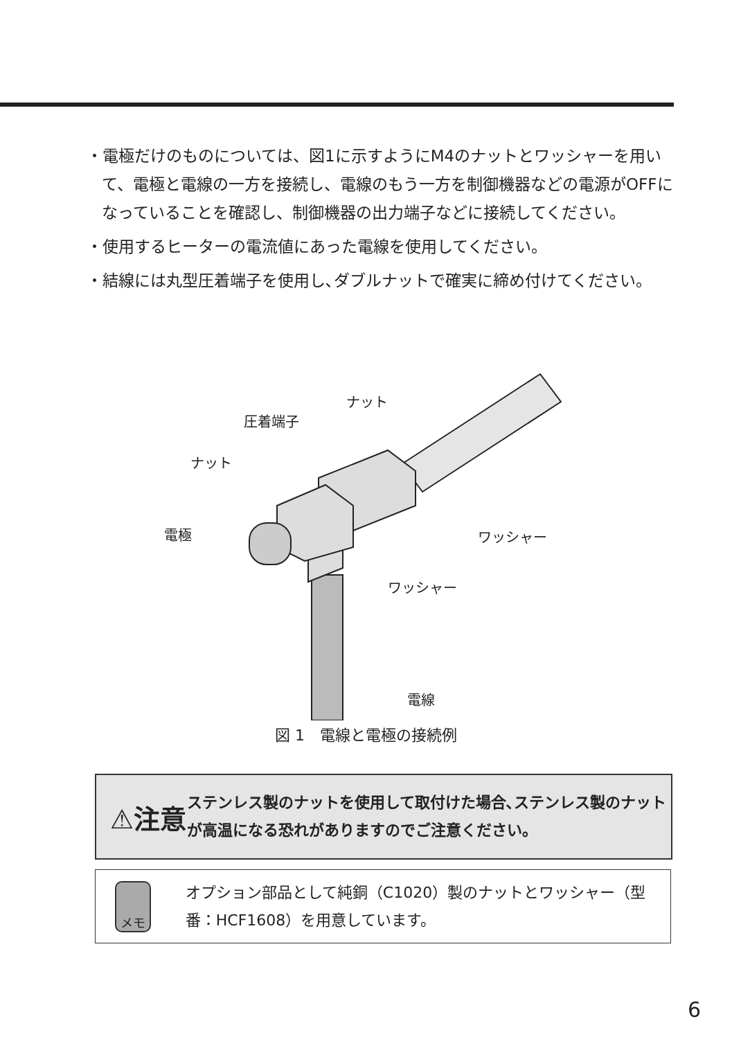・電極だけのものについては、図1に示すようにM4のナットとワッシャーを用いて、電極と電線の一方を接続し、電線のもう一方を制御機器などの電源がOFFになっていることを確認し、制御機器の出力端子などに接続してください。
・使用するヒーターの電流値にあった電線を使用してください。
・結線には丸型圧着端子を使用し､ダブルナットで確実に締め付けてください。
ナット
圧着端子
ナット
電極 ワッシャー
ワッシャー
電線
図 1　電線と電極の接続例
⚠注意
ステンレス製のナットを使用して取付けた場合､ステンレス製のナットが高温になる恐れがありますのでご注意ください。
メモ
オプション部品として純銅（C1020）製のナットとワッシャー（型番：HCF1608）を用意しています。
6